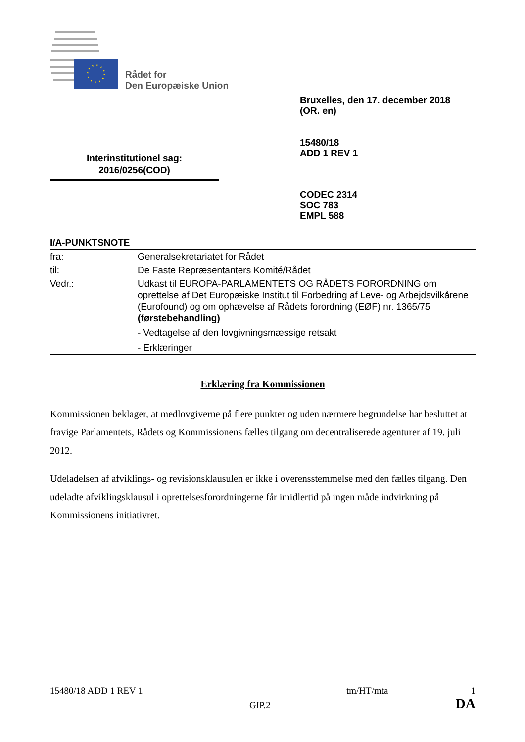Rådet for
Den Europæiske Union
Bruxelles, den 17. december 2018
(OR. en)
15480/18
ADD 1 REV 1
Interinstitutionel sag:
2016/0256(COD)
CODEC 2314
SOC 783
EMPL 588
I/A-PUNKTSNOTE
| fra: | Generalsekretariatet for Rådet |
| til: | De Faste Repræsentanters Komité/Rådet |
| Vedr.: | Udkast til EUROPA-PARLAMENTETS OG RÅDETS FORORDNING om oprettelse af Det Europæiske Institut til Forbedring af Leve- og Arbejdsvilkårene (Eurofound) og om ophævelse af Rådets forordning (EØF) nr. 1365/75 (førstebehandling) - Vedtagelse af den lovgivningsmæssige retsakt - Erklæringer |
Erklæring fra Kommissionen
Kommissionen beklager, at medlovgiverne på flere punkter og uden nærmere begrundelse har besluttet at fravige Parlamentets, Rådets og Kommissionens fælles tilgang om decentraliserede agenturer af 19. juli 2012.
Udeladelsen af afviklings- og revisionsklausulen er ikke i overensstemmelse med den fælles tilgang. Den udeladte afviklingsklausul i oprettelsesforordningerne får imidlertid på ingen måde indvirkning på Kommissionens initiativret.
15480/18 ADD 1 REV 1 tm/HT/mta 1
GIP.2 DA